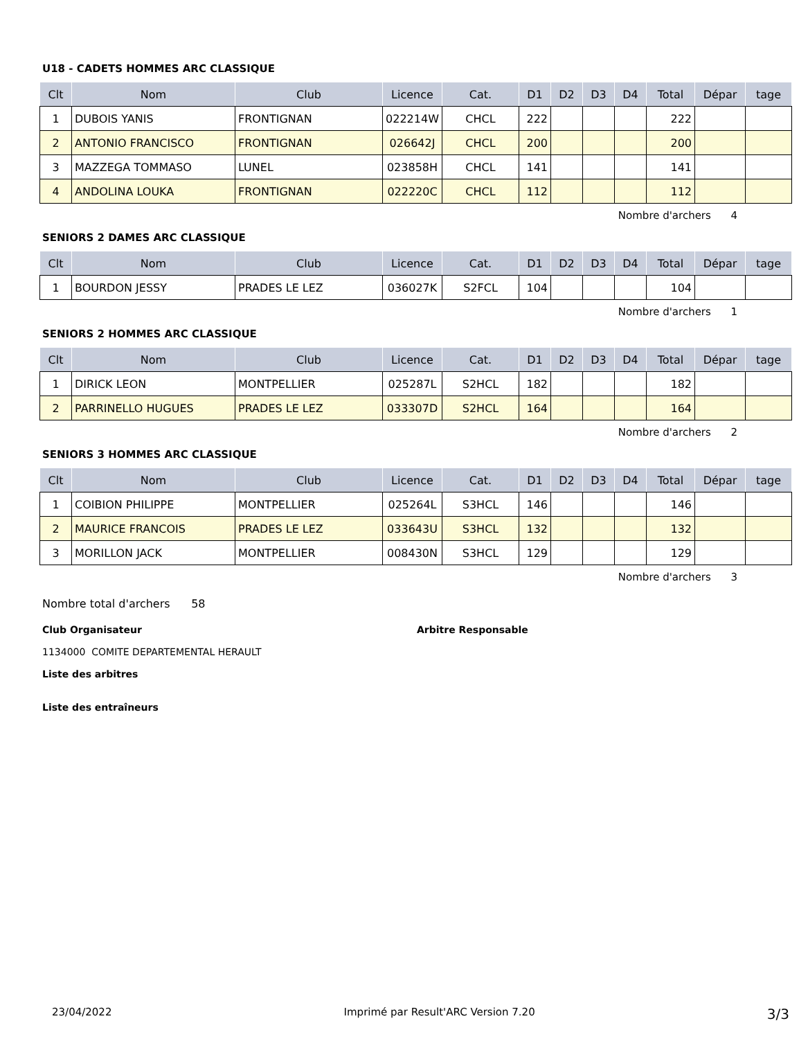U18 - CADETS HOMMES ARC CLASSIQUE
| Clt | Nom | Club | Licence | Cat. | D1 | D2 | D3 | D4 | Total | Dépar | tage |
| --- | --- | --- | --- | --- | --- | --- | --- | --- | --- | --- | --- |
| 1 | DUBOIS YANIS | FRONTIGNAN | 022214W | CHCL | 222 | | | | 222 | | |
| 2 | ANTONIO FRANCISCO | FRONTIGNAN | 026642J | CHCL | 200 | | | | 200 | | |
| 3 | MAZZEGA TOMMASO | LUNEL | 023858H | CHCL | 141 | | | | 141 | | |
| 4 | ANDOLINA LOUKA | FRONTIGNAN | 022220C | CHCL | 112 | | | | 112 | | |
Nombre d'archers 4
SENIORS 2 DAMES ARC CLASSIQUE
| Clt | Nom | Club | Licence | Cat. | D1 | D2 | D3 | D4 | Total | Dépar | tage |
| --- | --- | --- | --- | --- | --- | --- | --- | --- | --- | --- | --- |
| 1 | BOURDON JESSY | PRADES LE LEZ | 036027K | S2FCL | 104 | | | | 104 | | |
Nombre d'archers 1
SENIORS 2 HOMMES ARC CLASSIQUE
| Clt | Nom | Club | Licence | Cat. | D1 | D2 | D3 | D4 | Total | Dépar | tage |
| --- | --- | --- | --- | --- | --- | --- | --- | --- | --- | --- | --- |
| 1 | DIRICK LEON | MONTPELLIER | 025287L | S2HCL | 182 | | | | 182 | | |
| 2 | PARRINELLO HUGUES | PRADES LE LEZ | 033307D | S2HCL | 164 | | | | 164 | | |
Nombre d'archers 2
SENIORS 3 HOMMES ARC CLASSIQUE
| Clt | Nom | Club | Licence | Cat. | D1 | D2 | D3 | D4 | Total | Dépar | tage |
| --- | --- | --- | --- | --- | --- | --- | --- | --- | --- | --- | --- |
| 1 | COIBION PHILIPPE | MONTPELLIER | 025264L | S3HCL | 146 | | | | 146 | | |
| 2 | MAURICE FRANCOIS | PRADES LE LEZ | 033643U | S3HCL | 132 | | | | 132 | | |
| 3 | MORILLON JACK | MONTPELLIER | 008430N | S3HCL | 129 | | | | 129 | | |
Nombre d'archers 3
Nombre total d'archers 58
Club Organisateur Arbitre Responsable
1134000 COMITE DEPARTEMENTAL HERAULT
Liste des arbitres
Liste des entraîneurs
23/04/2022 Imprimé par Result'ARC Version 7.20 3/3